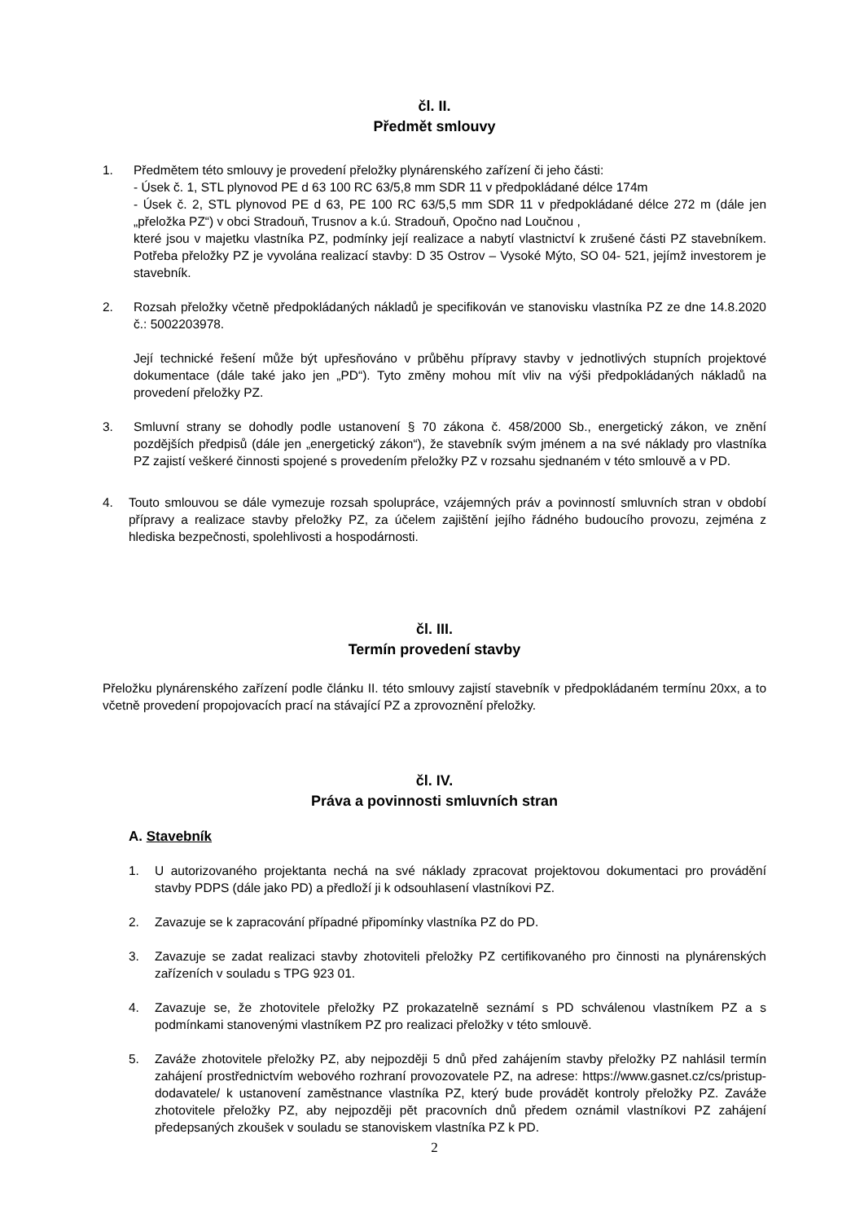čl. II.
Předmět smlouvy
1. Předmětem této smlouvy je provedení přeložky plynárenského zařízení či jeho části:
- Úsek č. 1, STL plynovod PE d 63 100 RC 63/5,8 mm SDR 11 v předpokládané délce 174m
- Úsek č. 2, STL plynovod PE d 63, PE 100 RC 63/5,5 mm SDR 11 v předpokládané délce 272 m (dále jen „přeložka PZ“) v obci Stradouň, Trusnov a k.ú. Stradouň, Opočno nad Loučnou ,
které jsou v majetku vlastníka PZ, podmínky její realizace a nabytí vlastnictví k zrušené části PZ stavebníkem. Potřeba přeložky PZ je vyvolána realizací stavby: D 35 Ostrov – Vysoké Mýto, SO 04- 521, jejímž investorem je stavebník.
2. Rozsah přeložky včetně předpokládaných nákladů je specifikován ve stanovisku vlastníka PZ ze dne 14.8.2020 č.: 5002203978.
Její technické řešení může být upřesňováno v průběhu přípravy stavby v jednotlivých stupních projektové dokumentace (dále také jako jen „PD“). Tyto změny mohou mít vliv na výši předpokládaných nákladů na provedení přeložky PZ.
3. Smluvní strany se dohodly podle ustanovení § 70 zákona č. 458/2000 Sb., energetický zákon, ve znění pozdějších předpisů (dále jen „energetický zákon“), že stavebník svým jménem a na své náklady pro vlastníka PZ zajistí veškeré činnosti spojené s provedením přeložky PZ v rozsahu sjednaném v této smlouvě a v PD.
4. Touto smlouvou se dále vymezuje rozsah spolupráce, vzájemných práv a povinností smluvních stran v období přípravy a realizace stavby přeložky PZ, za účelem zajištění jejího řádného budoucího provozu, zejména z hlediska bezpečnosti, spolehlivosti a hospodárnosti.
čl. III.
Termín provedení stavby
Přeložku plynárenského zařízení podle článku II. této smlouvy zajistí stavebník v předpokládaném termínu 20xx, a to včetně provedení propojovacích prací na stávající PZ a zprovoznění přeložky.
čl. IV.
Práva a povinnosti smluvních stran
A. Stavebník
1. U autorizovaného projektanta nechá na své náklady zpracovat projektovou dokumentaci pro provádění stavby PDPS (dále jako PD) a předloží ji k odsouhlasení vlastníkovi PZ.
2. Zavazuje se k zapracování případné připomínky vlastníka PZ do PD.
3. Zavazuje se zadat realizaci stavby zhotoviteli přeložky PZ certifikovaného pro činnosti na plynárenských zařízeních v souladu s TPG 923 01.
4. Zavazuje se, že zhotovitele přeložky PZ prokazatelně seznámí s PD schválenou vlastníkem PZ a s podmínkami stanovenými vlastníkem PZ pro realizaci přeložky v této smlouvě.
5. Zaváže zhotovitele přeložky PZ, aby nejpozději 5 dnů před zahájením stavby přeložky PZ nahlásil termín zahájení prostřednictvím webového rozhraní provozovatele PZ, na adrese: https://www.gasnet.cz/cs/pristup-dodavatele/ k ustanovení zaměstnance vlastníka PZ, který bude provádět kontroly přeložky PZ. Zaváže zhotovitele přeložky PZ, aby nejpozději pět pracovních dnů předem oznámil vlastníkovi PZ zahájení předepsaných zkoušek v souladu se stanoviskem vlastníka PZ k PD.
2